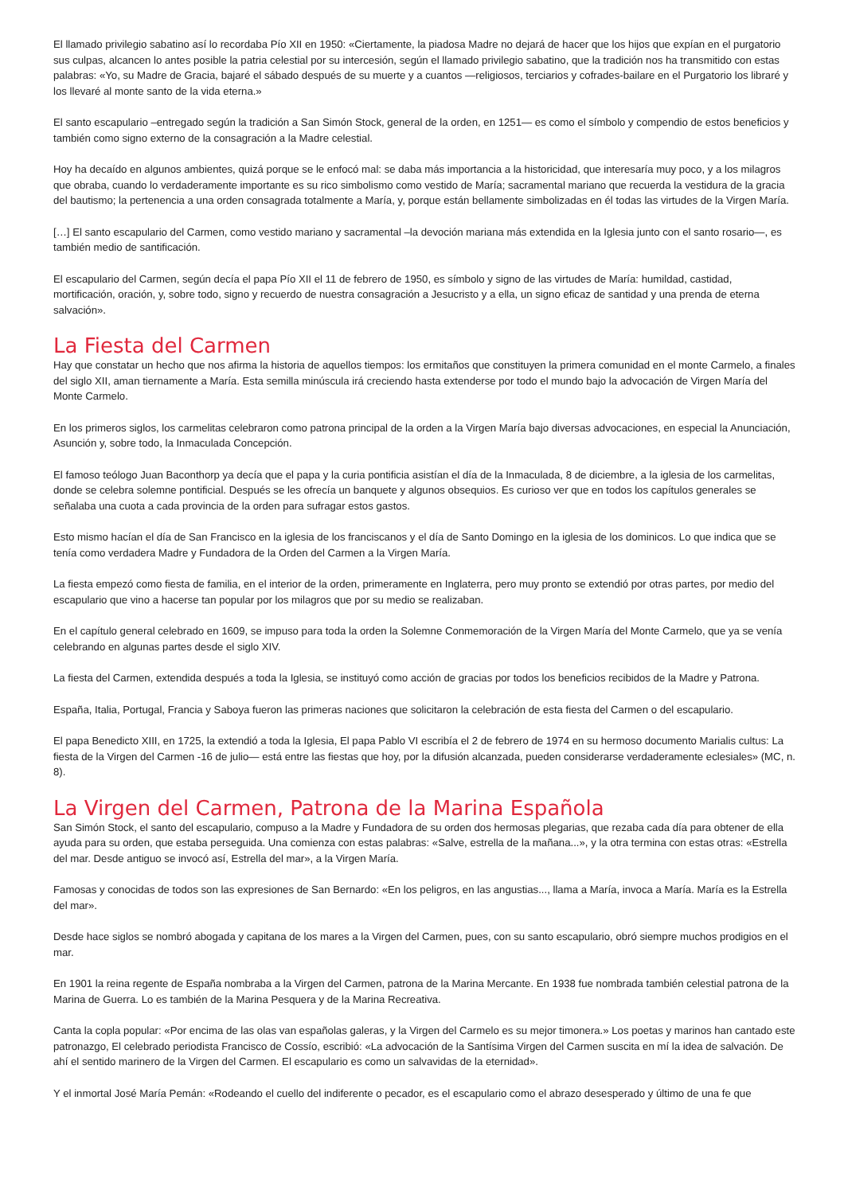El llamado privilegio sabatino así lo recordaba Pío XII en 1950: «Ciertamente, la piadosa Madre no dejará de hacer que los hijos que expían en el purgatorio sus culpas, alcancen lo antes posible la patria celestial por su intercesión, según el llamado privilegio sabatino, que la tradición nos ha transmitido con estas palabras: «Yo, su Madre de Gracia, bajaré el sábado después de su muerte y a cuantos —religiosos, terciarios y cofrades-bailare en el Purgatorio los libraré y los llevaré al monte santo de la vida eterna.»
El santo escapulario –entregado según la tradición a San Simón Stock, general de la orden, en 1251— es como el símbolo y compendio de estos beneficios y también como signo externo de la consagración a la Madre celestial.
Hoy ha decaído en algunos ambientes, quizá porque se le enfocó mal: se daba más importancia a la historicidad, que interesaría muy poco, y a los milagros que obraba, cuando lo verdaderamente importante es su rico simbolismo como vestido de María; sacramental mariano que recuerda la vestidura de la gracia del bautismo; la pertenencia a una orden consagrada totalmente a María, y, porque están bellamente simbolizadas en él todas las virtudes de la Virgen María.
[…] El santo escapulario del Carmen, como vestido mariano y sacramental –la devoción mariana más extendida en la Iglesia junto con el santo rosario—, es también medio de santificación.
El escapulario del Carmen, según decía el papa Pío XII el 11 de febrero de 1950, es símbolo y signo de las virtudes de María: humildad, castidad, mortificación, oración, y, sobre todo, signo y recuerdo de nuestra consagración a Jesucristo y a ella, un signo eficaz de santidad y una prenda de eterna salvación».
La Fiesta del Carmen
Hay que constatar un hecho que nos afirma la historia de aquellos tiempos: los ermitaños que constituyen la primera comunidad en el monte Carmelo, a finales del siglo XII, aman tiernamente a María. Esta semilla minúscula irá creciendo hasta extenderse por todo el mundo bajo la advocación de Virgen María del Monte Carmelo.
En los primeros siglos, los carmelitas celebraron como patrona principal de la orden a la Virgen María bajo diversas advocaciones, en especial la Anunciación, Asunción y, sobre todo, la Inmaculada Concepción.
El famoso teólogo Juan Baconthorp ya decía que el papa y la curia pontificia asistían el día de la Inmaculada, 8 de diciembre, a la iglesia de los carmelitas, donde se celebra solemne pontificial. Después se les ofrecía un banquete y algunos obsequios. Es curioso ver que en todos los capítulos generales se señalaba una cuota a cada provincia de la orden para sufragar estos gastos.
Esto mismo hacían el día de San Francisco en la iglesia de los franciscanos y el día de Santo Domingo en la iglesia de los dominicos. Lo que indica que se tenía como verdadera Madre y Fundadora de la Orden del Carmen a la Virgen María.
La fiesta empezó como fiesta de familia, en el interior de la orden, primeramente en Inglaterra, pero muy pronto se extendió por otras partes, por medio del escapulario que vino a hacerse tan popular por los milagros que por su medio se realizaban.
En el capítulo general celebrado en 1609, se impuso para toda la orden la Solemne Conmemoración de la Virgen María del Monte Carmelo, que ya se venía celebrando en algunas partes desde el siglo XIV.
La fiesta del Carmen, extendida después a toda la Iglesia, se instituyó como acción de gracias por todos los beneficios recibidos de la Madre y Patrona.
España, Italia, Portugal, Francia y Saboya fueron las primeras naciones que solicitaron la celebración de esta fiesta del Carmen o del escapulario.
El papa Benedicto XIII, en 1725, la extendió a toda la Iglesia, El papa Pablo VI escribía el 2 de febrero de 1974 en su hermoso documento Marialis cultus: La fiesta de la Virgen del Carmen -16 de julio— está entre las fiestas que hoy, por la difusión alcanzada, pueden considerarse verdaderamente eclesiales» (MC, n. 8).
La Virgen del Carmen, Patrona de la Marina Española
San Simón Stock, el santo del escapulario, compuso a la Madre y Fundadora de su orden dos hermosas plegarias, que rezaba cada día para obtener de ella ayuda para su orden, que estaba perseguida. Una comienza con estas palabras: «Salve, estrella de la mañana...», y la otra termina con estas otras: «Estrella del mar. Desde antiguo se invocó así, Estrella del mar», a la Virgen María.
Famosas y conocidas de todos son las expresiones de San Bernardo: «En los peligros, en las angustias..., llama a María, invoca a María. María es la Estrella del mar».
Desde hace siglos se nombró abogada y capitana de los mares a la Virgen del Carmen, pues, con su santo escapulario, obró siempre muchos prodigios en el mar.
En 1901 la reina regente de España nombraba a la Virgen del Carmen, patrona de la Marina Mercante. En 1938 fue nombrada también celestial patrona de la Marina de Guerra. Lo es también de la Marina Pesquera y de la Marina Recreativa.
Canta la copla popular: «Por encima de las olas van españolas galeras, y la Virgen del Carmelo es su mejor timonera.» Los poetas y marinos han cantado este patronazgo, El celebrado periodista Francisco de Cossío, escribió: «La advocación de la Santísima Virgen del Carmen suscita en mí la idea de salvación. De ahí el sentido marinero de la Virgen del Carmen. El escapulario es como un salvavidas de la eternidad».
Y el inmortal José María Pemán: «Rodeando el cuello del indiferente o pecador, es el escapulario como el abrazo desesperado y último de una fe que